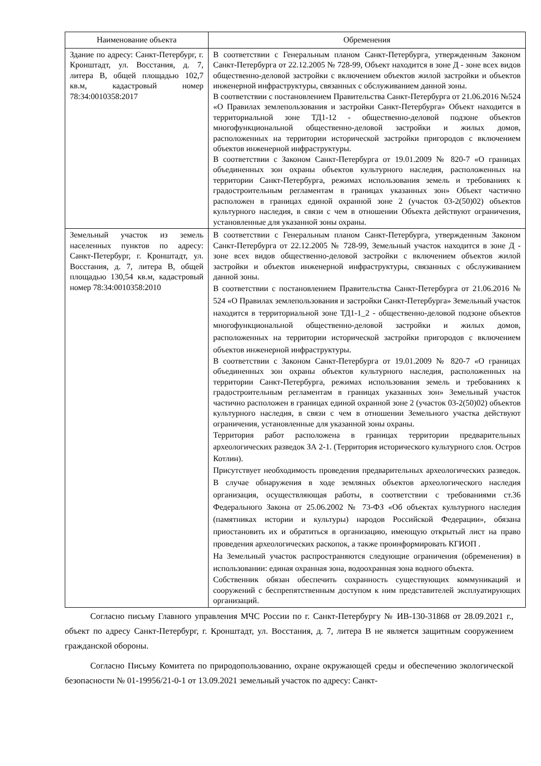| Наименование объекта | Обременения |
| --- | --- |
| Здание по адресу: Санкт-Петербург, г. Кронштадт, ул. Восстания, д. 7, литера В, общей площадью 102,7 кв.м, кадастровый номер 78:34:0010358:2017 | В соответствии с Генеральным планом Санкт-Петербурга, утвержденным Законом Санкт-Петербурга от 22.12.2005 № 728-99, Объект находится в зоне Д - зоне всех видов общественно-деловой застройки с включением объектов жилой застройки и объектов инженерной инфраструктуры, связанных с обслуживанием данной зоны. В соответствии с постановлением Правительства Санкт-Петербурга от 21.06.2016 №524 «О Правилах землепользования и застройки Санкт-Петербурга» Объект находится в территориальной зоне ТД1-12 - общественно-деловой подзоне объектов многофункциональной общественно-деловой застройки и жилых домов, расположенных на территории исторической застройки пригородов с включением объектов инженерной инфраструктуры. В соответствии с Законом Санкт-Петербурга от 19.01.2009 № 820-7 «О границах объединенных зон охраны объектов культурного наследия, расположенных на территории Санкт-Петербурга, режимах использования земель и требованиях к градостроительным регламентам в границах указанных зон» Объект частично расположен в границах единой охранной зоне 2 (участок 03-2(50)02) объектов культурного наследия, в связи с чем в отношении Объекта действуют ограничения, установленные для указанной зоны охраны. |
| Земельный участок из земель населенных пунктов по адресу: Санкт-Петербург, г. Кронштадт, ул. Восстания, д. 7, литера В, общей площадью 130,54 кв.м, кадастровый номер 78:34:0010358:2010 | В соответствии с Генеральным планом Санкт-Петербурга, утвержденным Законом Санкт-Петербурга от 22.12.2005 № 728-99, Земельный участок находится в зоне Д - зоне всех видов общественно-деловой застройки с включением объектов жилой застройки и объектов инженерной инфраструктуры, связанных с обслуживанием данной зоны. В соответствии с постановлением Правительства Санкт-Петербурга от 21.06.2016 № 524 «О Правилах землепользования и застройки Санкт-Петербурга» Земельный участок находится в территориальной зоне ТД1-1_2 - общественно-деловой подзоне объектов многофункциональной общественно-деловой застройки и жилых домов, расположенных на территории исторической застройки пригородов с включением объектов инженерной инфраструктуры. В соответствии с Законом Санкт-Петербурга от 19.01.2009 № 820-7 «О границах объединенных зон охраны объектов культурного наследия, расположенных на территории Санкт-Петербурга, режимах использования земель и требованиях к градостроительным регламентам в границах указанных зон» Земельный участок частично расположен в границах единой охранной зоне 2 (участок 03-2(50)02) объектов культурного наследия, в связи с чем в отношении Земельного участка действуют ограничения, установленные для указанной зоны охраны. Территория работ расположена в границах территории предварительных археологических разведок ЗА 2-1. (Территория исторического культурного слоя. Остров Котлин). Присутствует необходимость проведения предварительных археологических разведок. В случае обнаружения в ходе земляных объектов археологического наследия организация, осуществляющая работы, в соответствии с требованиями ст.36 Федерального Закона от 25.06.2002 № 73-ФЗ «Об объектах культурного наследия (памятниках истории и культуры) народов Российской Федерации», обязана приостановить их и обратиться в организацию, имеющую открытый лист на право проведения археологических раскопок, а также проинформировать КГИОП . На Земельный участок распространяются следующие ограничения (обременения) в использовании: единая охранная зона, водоохранная зона водного объекта. Собственник обязан обеспечить сохранность существующих коммуникаций и сооружений с беспрепятственным доступом к ним представителей эксплуатирующих организаций. |
Согласно письму Главного управления МЧС России по г. Санкт-Петербургу № ИВ-130-31868 от 28.09.2021 г., объект по адресу Санкт-Петербург, г. Кронштадт, ул. Восстания, д. 7, литера В не является защитным сооружением гражданской обороны.
Согласно Письму Комитета по природопользованию, охране окружающей среды и обеспечению экологической безопасности № 01-19956/21-0-1 от 13.09.2021 земельный участок по адресу: Санкт-